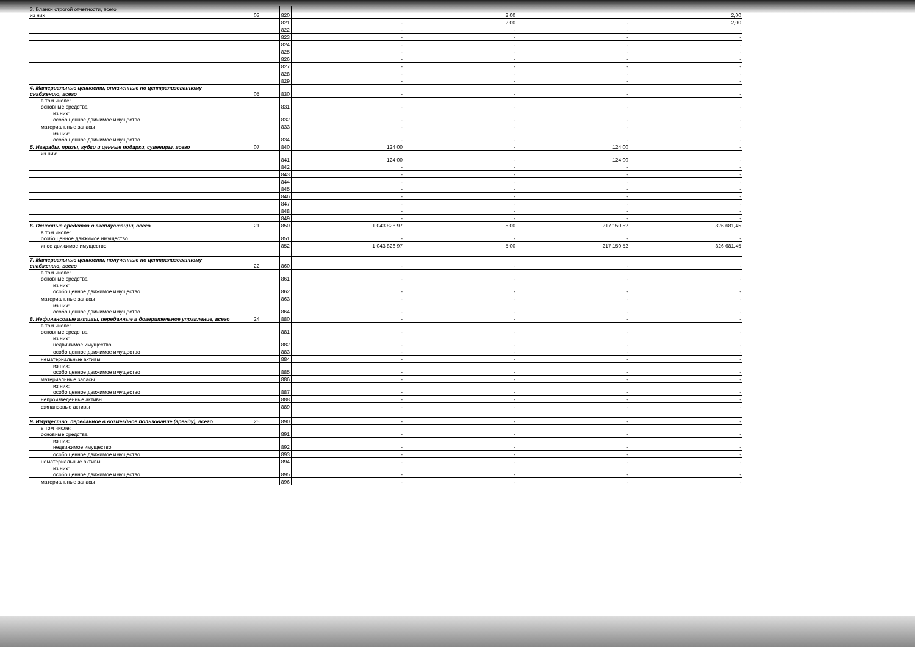| 3. Бланки строгой отчетности, всего из них | 03 | 820 | | 2,00 | | 2,00 |
| | | 821 | - | 2,00 | - | 2,00 |
| | | 822 | - | - | - | - |
| | | 823 | - | - | - | - |
| | | 824 | - | - | - | - |
| | | 825 | - | - | - | - |
| | | 826 | - | - | - | - |
| | | 827 | - | - | - | - |
| | | 828 | - | - | - | - |
| | | 829 | - | - | - | - |
| 4. Материальные ценности, оплаченные по централизованному снабжению, всего | 05 | 830 | - | - | - | - |
| в том числе: основные средства | | 831 | - | - | - | - |
| из них: особо ценное движимое имущество | | 832 | - | - | - | - |
| материальные запасы | | 833 | - | - | - | - |
| из них: особо ценное движимое имущество | | 834 | - | - | - | - |
| 5. Награды, призы, кубки и ценные подарки, сувениры, всего | 07 | 840 | 124,00 | - | 124,00 | - |
| из них: | | 841 | 124,00 | - | 124,00 | - |
| | | 842 | - | - | - | - |
| | | 843 | - | - | - | - |
| | | 844 | - | - | - | - |
| | | 845 | - | - | - | - |
| | | 846 | - | - | - | - |
| | | 847 | - | - | - | - |
| | | 848 | - | - | - | - |
| | | 849 | - | - | - | - |
| 6. Основные средства в эксплуатации, всего | 21 | 850 | 1 043 826,97 | 5,00 | 217 150,52 | 826 681,45 |
| в том числе: особо ценное движимое имущество | | 851 | - | - | - | - |
| иное движимое имущество | | 852 | 1 043 826,97 | 5,00 | 217 150,52 | 826 681,45 |
| 7. Материальные ценности, полученные по централизованному снабжению, всего | 22 | 860 | - | - | - | - |
| в том числе: основные средства | | 861 | - | - | - | - |
| из них: особо ценное движимое имущество | | 862 | - | - | - | - |
| материальные запасы | | 863 | - | - | - | - |
| из них: особо ценное движимое имущество | | 864 | - | - | - | - |
| 8. Нефинансовые активы, переданные в доверительное управление, всего | 24 | 880 | - | - | - | - |
| в том числе: основные средства | | 881 | - | - | - | - |
| из них: недвижимое имущество | | 882 | - | - | - | - |
| особо ценное движимое имущество | | 883 | - | - | - | - |
| нематериальные активы | | 884 | - | - | - | - |
| из них: особо ценное движимое имущество | | 885 | - | - | - | - |
| материальные запасы | | 886 | - | - | - | - |
| из них: особо ценное движимое имущество | | 887 | - | - | - | - |
| непроизведенные активы | | 888 | - | - | - | - |
| финансовые активы | | 889 | - | - | - | - |
| 9. Имущество, переданное в возмездное пользование (аренду), всего | 25 | 890 | - | - | - | - |
| в том числе: основные средства | | 891 | - | - | - | - |
| из них: недвижимое имущество | | 892 | - | - | - | - |
| особо ценное движимое имущество | | 893 | - | - | - | - |
| нематериальные активы | | 894 | - | - | - | - |
| из них: особо ценное движимое имущество | | 895 | - | - | - | - |
| материальные запасы | | 896 | - | - | - | - |